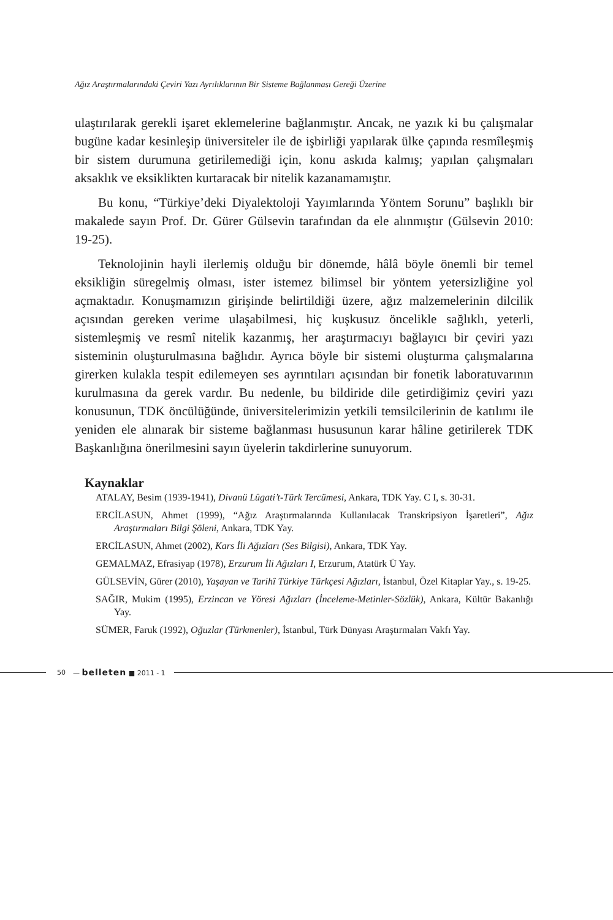Ağız Araştırmalarındaki Çeviri Yazı Ayrılıklarının Bir Sisteme Bağlanması Gereği Üzerine
ulaştırılarak gerekli işaret eklemelerine bağlanmıştır. Ancak, ne yazık ki bu çalışmalar bugüne kadar kesinleşip üniversiteler ile de işbirliği yapılarak ülke çapında resmîleşmiş bir sistem durumuna getirilemediği için, konu askıda kalmış; yapılan çalışmaları aksaklık ve eksiklikten kurtaracak bir nitelik kazanamamıştır.
Bu konu, “Türkiye’deki Diyalektoloji Yayımlarında Yöntem Sorunu” başlıklı bir makalede sayın Prof. Dr. Gürer Gülsevin tarafından da ele alınmıştır (Gülsevin 2010: 19-25).
Teknolojinin hayli ilerlemiş olduğu bir dönemde, hâlâ böyle önemli bir temel eksikliğin süregelmiş olması, ister istemez bilimsel bir yöntem yetersizliğine yol açmaktadır. Konuşmamızın girişinde belirtildiği üzere, ağız malzemelerinin dilcilik açısından gereken verime ulaşabilmesi, hiç kuşkusuz öncelikle sağlıklı, yeterli, sistemleşmiş ve resmî nitelik kazanmış, her araştırmacıyı bağlayıcı bir çeviri yazı sisteminin oluşturulmasına bağlıdır. Ayrıca böyle bir sistemi oluşturma çalışmalarına girerken kulakla tespit edilemeyen ses ayrıntıları açısından bir fonetik laboratuvarının kurulmasına da gerek vardır. Bu nedenle, bu bildiride dile getirdiğimiz çeviri yazı konusunun, TDK öncülüğünde, üniversitelerimizin yetkili temsilcilerinin de katılımı ile yeniden ele alınarak bir sisteme bağlanması hususunun karar hâline getirilerek TDK Başkanlığına önerilmesini sayın üyelerin takdirlerine sunuyorum.
Kaynaklar
ATALAY, Besim (1939-1941), Divanü Lûgati’t-Türk Tercümesi, Ankara, TDK Yay. C I, s. 30-31.
ERCİLASUN, Ahmet (1999), “Ağız Araştırmalarında Kullanılacak Transkripsiyon İşaretleri”, Ağız Araştırmaları Bilgi Şöleni, Ankara, TDK Yay.
ERCİLASUN, Ahmet (2002), Kars İli Ağızları (Ses Bilgisi), Ankara, TDK Yay.
GEMALMAZ, Efrasiyap (1978), Erzurum İli Ağızları I, Erzurum, Atatürk Ü Yay.
GÜLSEVİN, Gürer (2010), Yaşayan ve Tarihî Türkiye Türkçesi Ağızları, İstanbul, Özel Kitaplar Yay., s. 19-25.
SAĞIR, Mukim (1995), Erzincan ve Yöresi Ağızları (İnceleme-Metinler-Sözlük), Ankara, Kültür Bakanlığı Yay.
SÜMER, Faruk (1992), Oğuzlar (Türkmenler), İstanbul, Türk Dünyası Araştırmaları Vakfı Yay.
50 — belleten ■ 2011 - 1